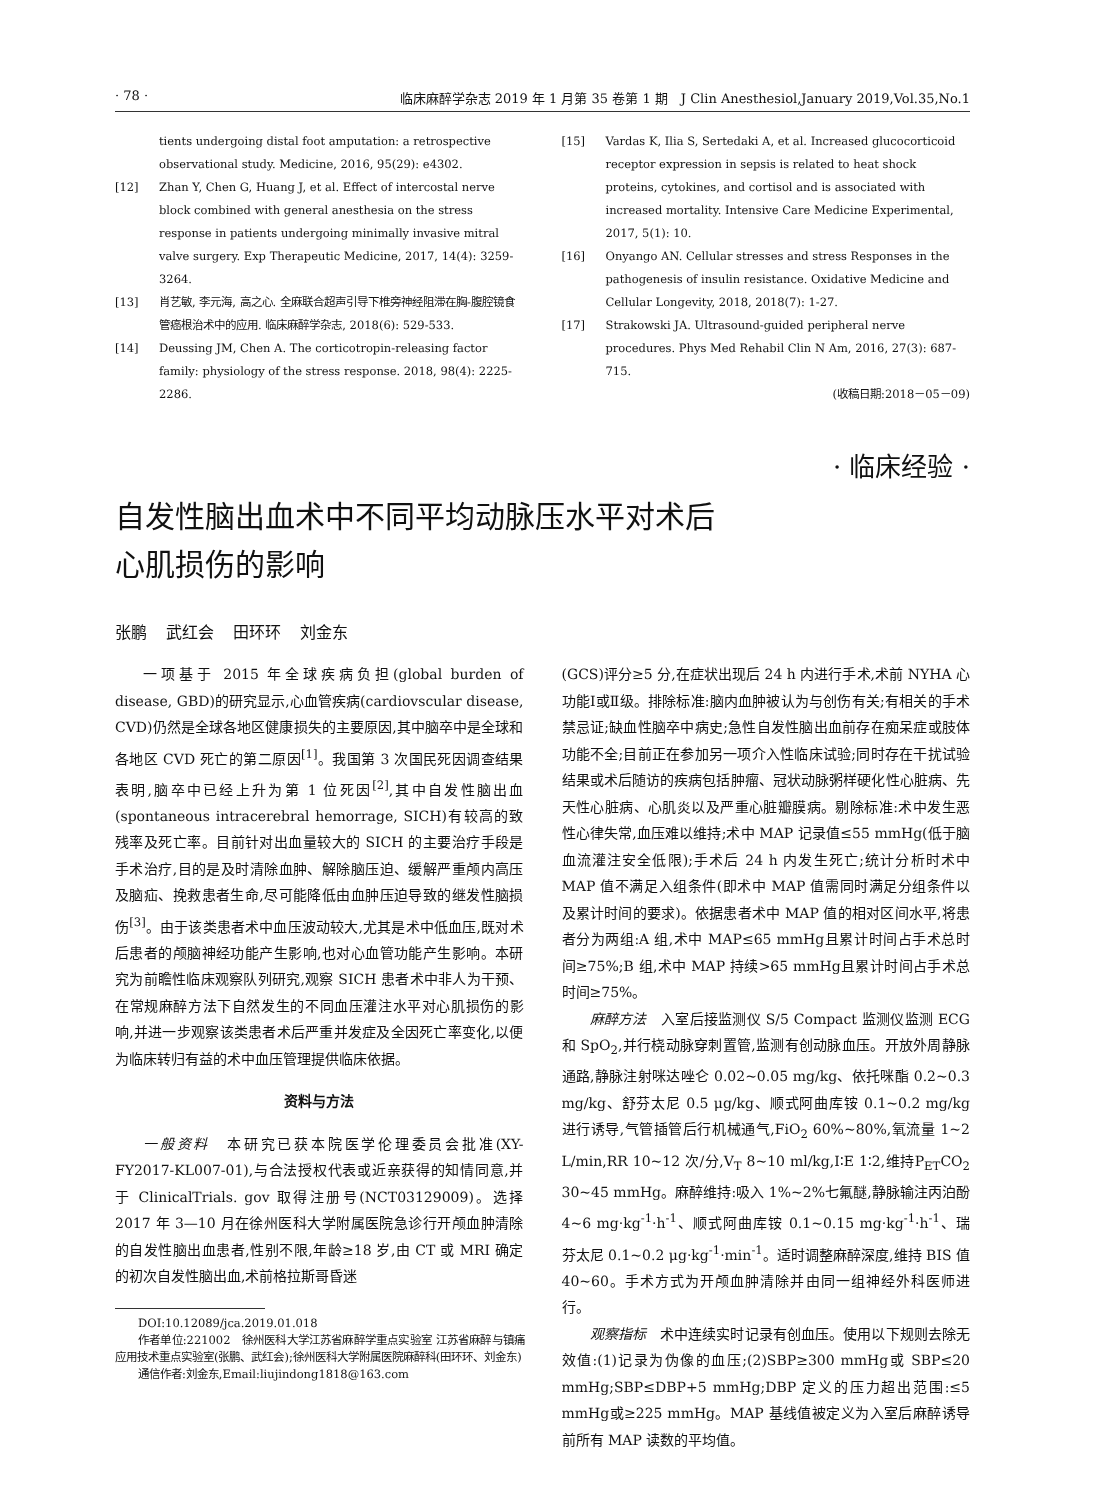· 78 · 临床麻醉学杂志 2019 年 1 月第 35 卷第 1 期　J Clin Anesthesiol,January 2019,Vol.35,No.1
tients undergoing distal foot amputation: a retrospective observational study. Medicine, 2016, 95(29): e4302.
[12] Zhan Y, Chen G, Huang J, et al. Effect of intercostal nerve block combined with general anesthesia on the stress response in patients undergoing minimally invasive mitral valve surgery. Exp Therapeutic Medicine, 2017, 14(4): 3259-3264.
[13] 肖艺敏, 李元海, 高之心. 全麻联合超声引导下椎旁神经阻滞在胸-腹腔镜食管癌根治术中的应用. 临床麻醉学杂志, 2018(6): 529-533.
[14] Deussing JM, Chen A. The corticotropin-releasing factor family: physiology of the stress response. 2018, 98(4): 2225-2286.
[15] Vardas K, Ilia S, Sertedaki A, et al. Increased glucocorticoid receptor expression in sepsis is related to heat shock proteins, cytokines, and cortisol and is associated with increased mortality. Intensive Care Medicine Experimental, 2017, 5(1): 10.
[16] Onyango AN. Cellular stresses and stress Responses in the pathogenesis of insulin resistance. Oxidative Medicine and Cellular Longevity, 2018, 2018(7): 1-27.
[17] Strakowski JA. Ultrasound-guided peripheral nerve procedures. Phys Med Rehabil Clin N Am, 2016, 27(3): 687-715.
(收稿日期:2018－05－09)
· 临床经验 ·
自发性脑出血术中不同平均动脉压水平对术后
心肌损伤的影响
张鹏 武红会 田环环 刘金东
一项基于 2015 年全球疾病负担(global burden of disease, GBD)的研究显示,心血管疾病(cardiovscular disease, CVD)仍然是全球各地区健康损失的主要原因,其中脑卒中是全球和各地区 CVD 死亡的第二原因<sup>[1]</sup>。我国第 3 次国民死因调查结果表明,脑卒中已经上升为第 1 位死因<sup>[2]</sup>,其中自发性脑出血(spontaneous intracerebral hemorrage, SICH)有较高的致残率及死亡率。目前针对出血量较大的 SICH 的主要治疗手段是手术治疗,目的是及时清除血肿、解除脑压迫、缓解严重颅内高压及脑疝、挽救患者生命,尽可能降低由血肿压迫导致的继发性脑损伤<sup>[3]</sup>。由于该类患者术中血压波动较大,尤其是术中低血压,既对术后患者的颅脑神经功能产生影响,也对心血管功能产生影响。本研究为前瞻性临床观察队列研究,观察 SICH 患者术中非人为干预、在常规麻醉方法下自然发生的不同血压灌注水平对心肌损伤的影响,并进一步观察该类患者术后严重并发症及全因死亡率变化,以便为临床转归有益的术中血压管理提供临床依据。
资料与方法
一般资料　本研究已获本院医学伦理委员会批准(XY-FY2017-KL007-01),与合法授权代表或近亲获得的知情同意,并于 ClinicalTrials. gov 取得注册号(NCT03129009)。选择 2017 年 3—10 月在徐州医科大学附属医院急诊行开颅血肿清除的自发性脑出血患者,性别不限,年龄≥18 岁,由 CT 或 MRI 确定的初次自发性脑出血,术前格拉斯哥昏迷
DOI:10.12089/jca.2019.01.018
作者单位:221002　徐州医科大学江苏省麻醉学重点实验室 江苏省麻醉与镇痛应用技术重点实验室(张鹏、武红会);徐州医科大学附属医院麻醉科(田环环、刘金东)
通信作者:刘金东,Email:liujindong1818@163.com
(GCS)评分≥5 分,在症状出现后 24 h 内进行手术,术前 NYHA 心功能Ⅰ或Ⅱ级。排除标准:脑内血肿被认为与创伤有关;有相关的手术禁忌证;缺血性脑卒中病史;急性自发性脑出血前存在痴呆症或肢体功能不全;目前正在参加另一项介入性临床试验;同时存在干扰试验结果或术后随访的疾病包括肿瘤、冠状动脉粥样硬化性心脏病、先天性心脏病、心肌炎以及严重心脏瓣膜病。剔除标准:术中发生恶性心律失常,血压难以维持;术中 MAP 记录值≤55 mmHg(低于脑血流灌注安全低限);手术后 24 h 内发生死亡;统计分析时术中 MAP 值不满足入组条件(即术中 MAP 值需同时满足分组条件以及累计时间的要求)。依据患者术中 MAP 值的相对区间水平,将患者分为两组:A 组,术中 MAP≤65 mmHg且累计时间占手术总时间≥75%;B 组,术中 MAP 持续>65 mmHg且累计时间占手术总时间≥75%。
麻醉方法　入室后接监测仪 S/5 Compact 监测仪监测 ECG 和 SpO<sub>2</sub>,并行桡动脉穿刺置管,监测有创动脉血压。开放外周静脉通路,静脉注射咪达唑仑 0.02~0.05 mg/kg、依托咪酯 0.2~0.3 mg/kg、舒芬太尼 0.5 μg/kg、顺式阿曲库铵 0.1~0.2 mg/kg 进行诱导,气管插管后行机械通气,FiO<sub>2</sub> 60%~80%,氧流量 1~2 L/min,RR 10~12 次/分,V<sub>T</sub> 8~10 ml/kg,I∶E 1∶2,维持P<sub>ET</sub>CO<sub>2</sub> 30~45 mmHg。麻醉维持:吸入 1%~2%七氟醚,静脉输注丙泊酚 4~6 mg·kg<sup>-1</sup>·h<sup>-1</sup>、顺式阿曲库铵 0.1~0.15 mg·kg<sup>-1</sup>·h<sup>-1</sup>、瑞芬太尼 0.1~0.2 μg·kg<sup>-1</sup>·min<sup>-1</sup>。适时调整麻醉深度,维持 BIS 值 40~60。手术方式为开颅血肿清除并由同一组神经外科医师进行。
观察指标　术中连续实时记录有创血压。使用以下规则去除无效值:(1)记录为伪像的血压;(2)SBP≥300 mmHg或 SBP≤20 mmHg;SBP≤DBP+5 mmHg;DBP 定义的压力超出范围:≤5 mmHg或≥225 mmHg。MAP 基线值被定义为入室后麻醉诱导前所有 MAP 读数的平均值。